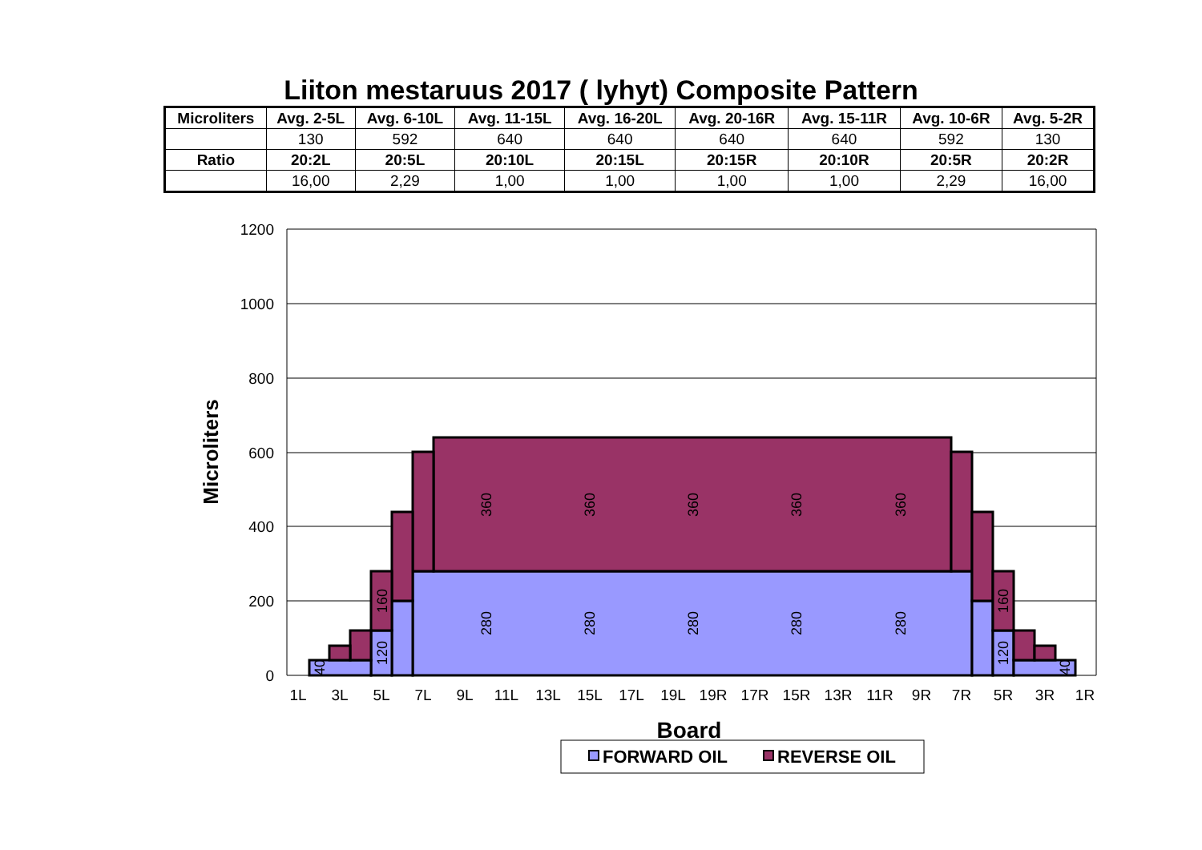Liiton mestaruus 2017 ( lyhyt) Composite Pattern
| Microliters | Avg. 2-5L | Avg. 6-10L | Avg. 11-15L | Avg. 16-20L | Avg. 20-16R | Avg. 15-11R | Avg. 10-6R | Avg. 5-2R |
| --- | --- | --- | --- | --- | --- | --- | --- | --- |
| | 130 | 592 | 640 | 640 | 640 | 640 | 592 | 130 |
| Ratio | 20:2L | 20:5L | 20:10L | 20:15L | 20:15R | 20:10R | 20:5R | 20:2R |
| | 16,00 | 2,29 | 1,00 | 1,00 | 1,00 | 1,00 | 2,29 | 16,00 |
1200
1000
800
600
400
200
0
1L
3L
5L
7L
9L
11L
13L
15L
17L
19L
19R
17R
15R
13R
11R
9R
7R
5R
3R
1R
Microliters
Board
360
360
360
360
360
280
280
280
280
280
160
120
160
120
40
40
FORWARD OIL
REVERSE OIL